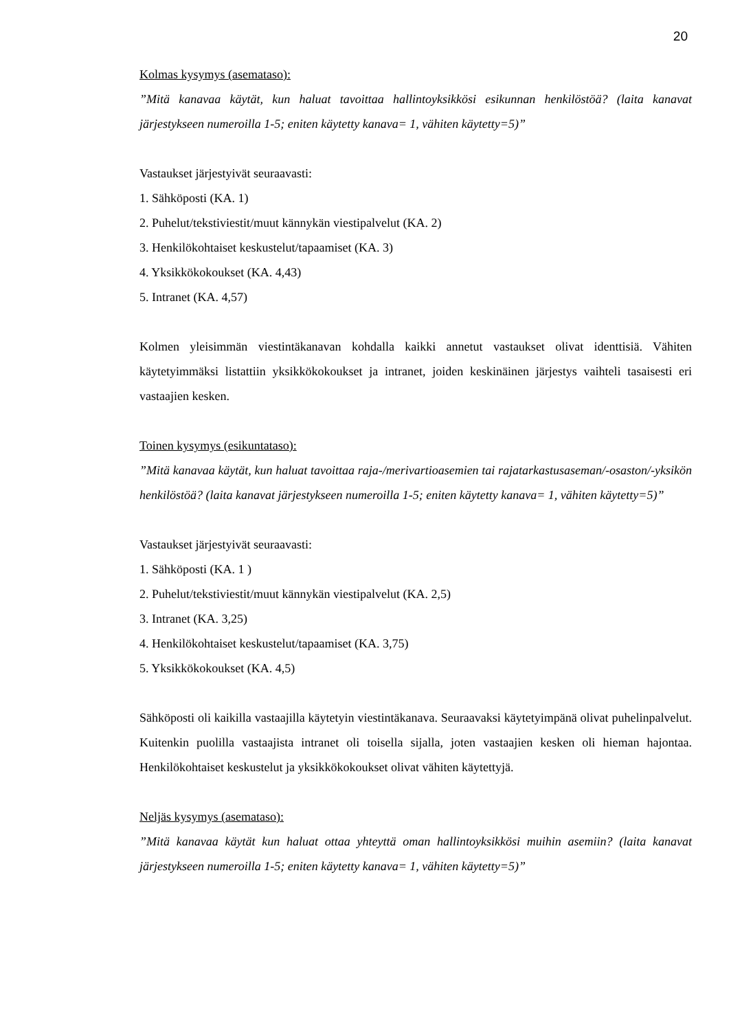20
Kolmas kysymys (asemataso):
”Mitä kanavaa käytät, kun haluat tavoittaa hallintoyksikkösi esikunnan henkilöstöä? (laita kanavat järjestykseen numeroilla 1-5; eniten käytetty kanava= 1, vähiten käytetty=5)”
Vastaukset järjestyivät seuraavasti:
1. Sähköposti (KA. 1)
2. Puhelut/tekstiviestit/muut kännykän viestipalvelut (KA. 2)
3. Henkilökohtaiset keskustelut/tapaamiset (KA. 3)
4. Yksikkökokoukset (KA. 4,43)
5. Intranet (KA. 4,57)
Kolmen yleisimmän viestintäkanavan kohdalla kaikki annetut vastaukset olivat identtisiä. Vähiten käytetyimmäksi listattiin yksikkökokoukset ja intranet, joiden keskinäinen järjestys vaihteli tasaisesti eri vastaajien kesken.
Toinen kysymys (esikuntataso):
”Mitä kanavaa käytät, kun haluat tavoittaa raja-/merivartioasemien tai rajatarkastusaseman/-osaston/-yksikön henkilöstöä? (laita kanavat järjestykseen numeroilla 1-5; eniten käytetty kanava= 1, vähiten käytetty=5)”
Vastaukset järjestyivät seuraavasti:
1. Sähköposti (KA. 1 )
2. Puhelut/tekstiviestit/muut kännykän viestipalvelut (KA. 2,5)
3. Intranet (KA. 3,25)
4. Henkilökohtaiset keskustelut/tapaamiset (KA. 3,75)
5. Yksikkökokoukset (KA. 4,5)
Sähköposti oli kaikilla vastaajilla käytetyin viestintäkanava. Seuraavaksi käytetyimpänä olivat puhelinpalvelut. Kuitenkin puolilla vastaajista intranet oli toisella sijalla, joten vastaajien kesken oli hieman hajontaa. Henkilökohtaiset keskustelut ja yksikkökokoukset olivat vähiten käytettyjä.
Neljäs kysymys (asemataso):
”Mitä kanavaa käytät kun haluat ottaa yhteyttä oman hallintoyksikkösi muihin asemiin? (laita kanavat järjestykseen numeroilla 1-5; eniten käytetty kanava= 1, vähiten käytetty=5)”